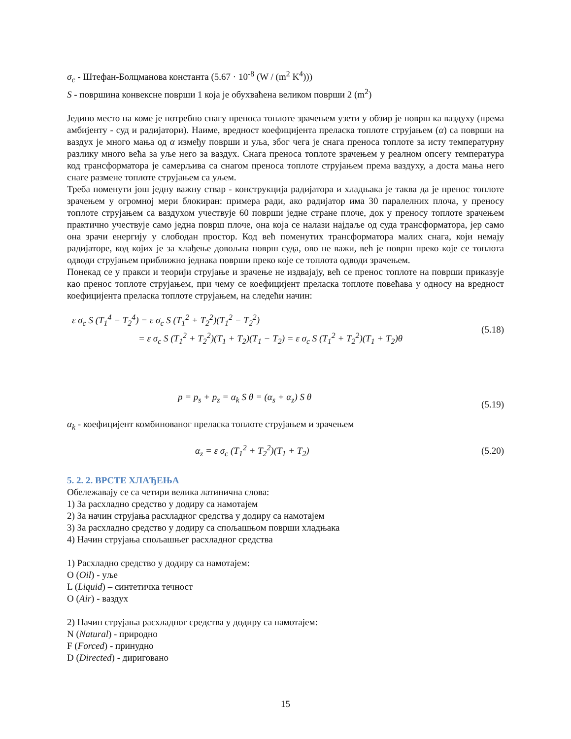σ<sub>c</sub> - Штефан-Болцманова константа (5.67 · 10<sup>-8</sup> (W / (m<sup>2</sup> K<sup>4</sup>)))
S - површина конвексне површи 1 која је обухваћена великом површи 2 (m<sup>2</sup>)
Једино место на коме је потребно снагу преноса топлоте зрачењем узети у обзир је површ ка ваздуху (према амбијенту - суд и радијатори). Наиме, вредност коефицијента преласка топлоте струјањем (α) са површи на ваздух је много мања од α између површи и уља, због чега је снага преноса топлоте за исту температурну разлику много већа за уље него за ваздух. Снага преноса топлоте зрачењем у реалном опсегу температура код трансформатора је самерљива са снагом преноса топлоте струјањем према ваздуху, а доста мања него снаге размене топлоте струјањем са уљем.
Треба поменути још једну важну ствар - конструкција радијатора и хладњака је таква да је пренос топлоте зрачењем у огромној мери блокиран: примера ради, ако радијатор има 30 паралелних плоча, у преносу топлоте струјањем са ваздухом учествује 60 површи једне стране плоче, док у преносу топлоте зрачењем практично учествује само једна површ плоче, она која се налази најдаље од суда трансформатора, јер само она зрачи енергију у слободан простор. Код већ поменутих трансформатора малих снага, који немају радијаторе, код којих је за хлађење довољна површ суда, ово не важи, већ је површ преко које се топлота одводи струјањем приближно једнака површи преко које се топлота одводи зрачењем.
Понекад се у пракси и теорији струјање и зрачење не издвајају, већ се пренос топлоте на површи приказује као пренос топлоте струјањем, при чему се коефицијент преласка топлоте повећава у односу на вредност коефицијента преласка топлоте струјањем, на следећи начин:
ε σ<sub>c</sub> S (T<sub>1</sub><sup>4</sup> − T<sub>2</sub><sup>4</sup>) = ε σ<sub>c</sub> S (T<sub>1</sub><sup>2</sup> + T<sub>2</sub><sup>2</sup>)(T<sub>1</sub><sup>2</sup> − T<sub>2</sub><sup>2</sup>)
= ε σ<sub>c</sub> S (T<sub>1</sub><sup>2</sup> + T<sub>2</sub><sup>2</sup>)(T<sub>1</sub> + T<sub>2</sub>)(T<sub>1</sub> − T<sub>2</sub>) = ε σ<sub>c</sub> S (T<sub>1</sub><sup>2</sup> + T<sub>2</sub><sup>2</sup>)(T<sub>1</sub> + T<sub>2</sub>)θ
(5.18)
p = p<sub>s</sub> + p<sub>z</sub> = α<sub>k</sub> S θ = (α<sub>s</sub> + α<sub>z</sub>) S θ
(5.19)
α<sub>k</sub> - коефицијент комбинованог преласка топлоте струјањем и зрачењем
α<sub>z</sub> = ε σ<sub>c</sub> (T<sub>1</sub><sup>2</sup> + T<sub>2</sub><sup>2</sup>)(T<sub>1</sub> + T<sub>2</sub>) (5.20)
5. 2. 2. ВРСТЕ ХЛАЂЕЊА
Обележавају се са четири велика латинична слова:
1) За расхладно средство у додиру са намотајем
2) За начин струјања расхладног средства у додиру са намотајем
3) За расхладно средство у додиру са спољашњом површи хладњака
4) Начин струјања спољашњег расхладног средства
1) Расхладно средство у додиру са намотајем:
O (Oil) - уље
L (Liquid) – синтетичка течност
O (Air) - ваздух
2) Начин струјања расхладног средства у додиру са намотајем:
N (Natural) - природно
F (Forced) - принудно
D (Directed) - диригованo
15